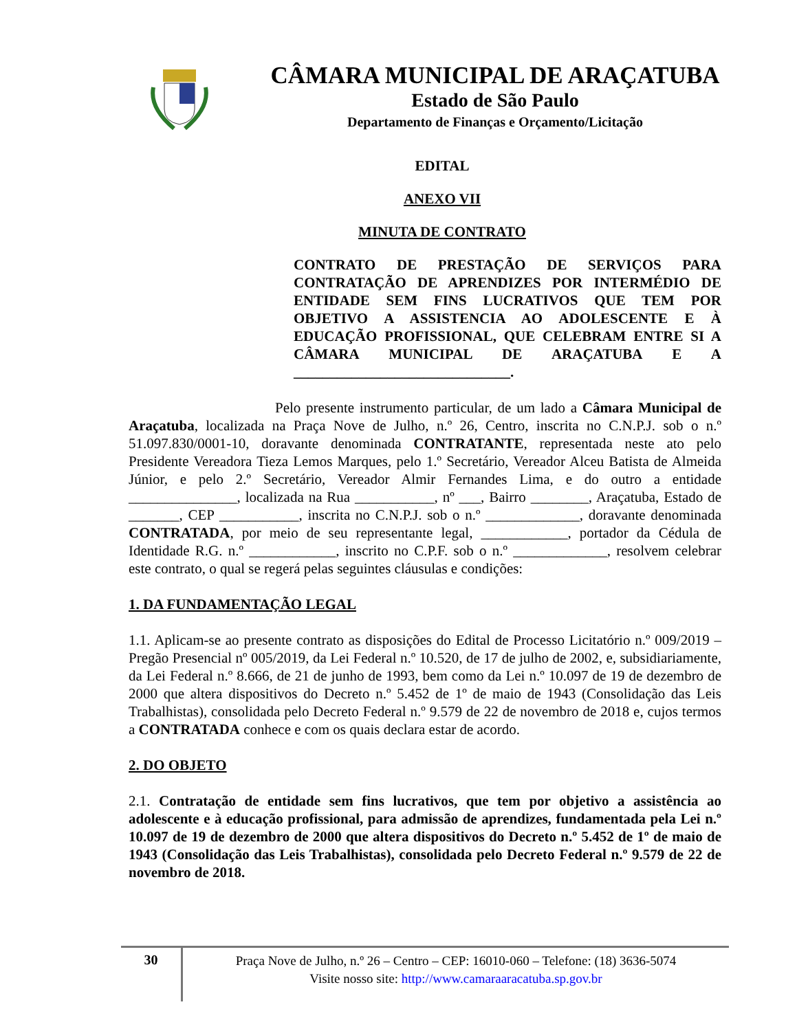CÂMARA MUNICIPAL DE ARAÇATUBA
Estado de São Paulo
Departamento de Finanças e Orçamento/Licitação
EDITAL
ANEXO VII
MINUTA DE CONTRATO
CONTRATO DE PRESTAÇÃO DE SERVIÇOS PARA CONTRATAÇÃO DE APRENDIZES POR INTERMÉDIO DE ENTIDADE SEM FINS LUCRATIVOS QUE TEM POR OBJETIVO A ASSISTENCIA AO ADOLESCENTE E À EDUCAÇÃO PROFISSIONAL, QUE CELEBRAM ENTRE SI A CÂMARA MUNICIPAL DE ARAÇATUBA E A ______________________________.
Pelo presente instrumento particular, de um lado a Câmara Municipal de Araçatuba, localizada na Praça Nove de Julho, n.º 26, Centro, inscrita no C.N.P.J. sob o n.º 51.097.830/0001-10, doravante denominada CONTRATANTE, representada neste ato pelo Presidente Vereadora Tieza Lemos Marques, pelo 1.º Secretário, Vereador Alceu Batista de Almeida Júnior, e pelo 2.º Secretário, Vereador Almir Fernandes Lima, e do outro a entidade _______________, localizada na Rua ___________, nº ___, Bairro ________, Araçatuba, Estado de _______, CEP ___________, inscrita no C.N.P.J. sob o n.º _____________, doravante denominada CONTRATADA, por meio de seu representante legal, ____________, portador da Cédula de Identidade R.G. n.º ____________, inscrito no C.P.F. sob o n.º _____________, resolvem celebrar este contrato, o qual se regerá pelas seguintes cláusulas e condições:
1. DA FUNDAMENTAÇÃO LEGAL
1.1. Aplicam-se ao presente contrato as disposições do Edital de Processo Licitatório n.º 009/2019 – Pregão Presencial nº 005/2019, da Lei Federal n.º 10.520, de 17 de julho de 2002, e, subsidiariamente, da Lei Federal n.º 8.666, de 21 de junho de 1993, bem como da Lei n.º 10.097 de 19 de dezembro de 2000 que altera dispositivos do Decreto n.º 5.452 de 1º de maio de 1943 (Consolidação das Leis Trabalhistas), consolidada pelo Decreto Federal n.º 9.579 de 22 de novembro de 2018 e, cujos termos a CONTRATADA conhece e com os quais declara estar de acordo.
2. DO OBJETO
2.1. Contratação de entidade sem fins lucrativos, que tem por objetivo a assistência ao adolescente e à educação profissional, para admissão de aprendizes, fundamentada pela Lei n.º 10.097 de 19 de dezembro de 2000 que altera dispositivos do Decreto n.º 5.452 de 1º de maio de 1943 (Consolidação das Leis Trabalhistas), consolidada pelo Decreto Federal n.º 9.579 de 22 de novembro de 2018.
30
Praça Nove de Julho, n.º 26 – Centro – CEP: 16010-060 – Telefone: (18) 3636-5074
Visite nosso site: http://www.camaraaracatuba.sp.gov.br